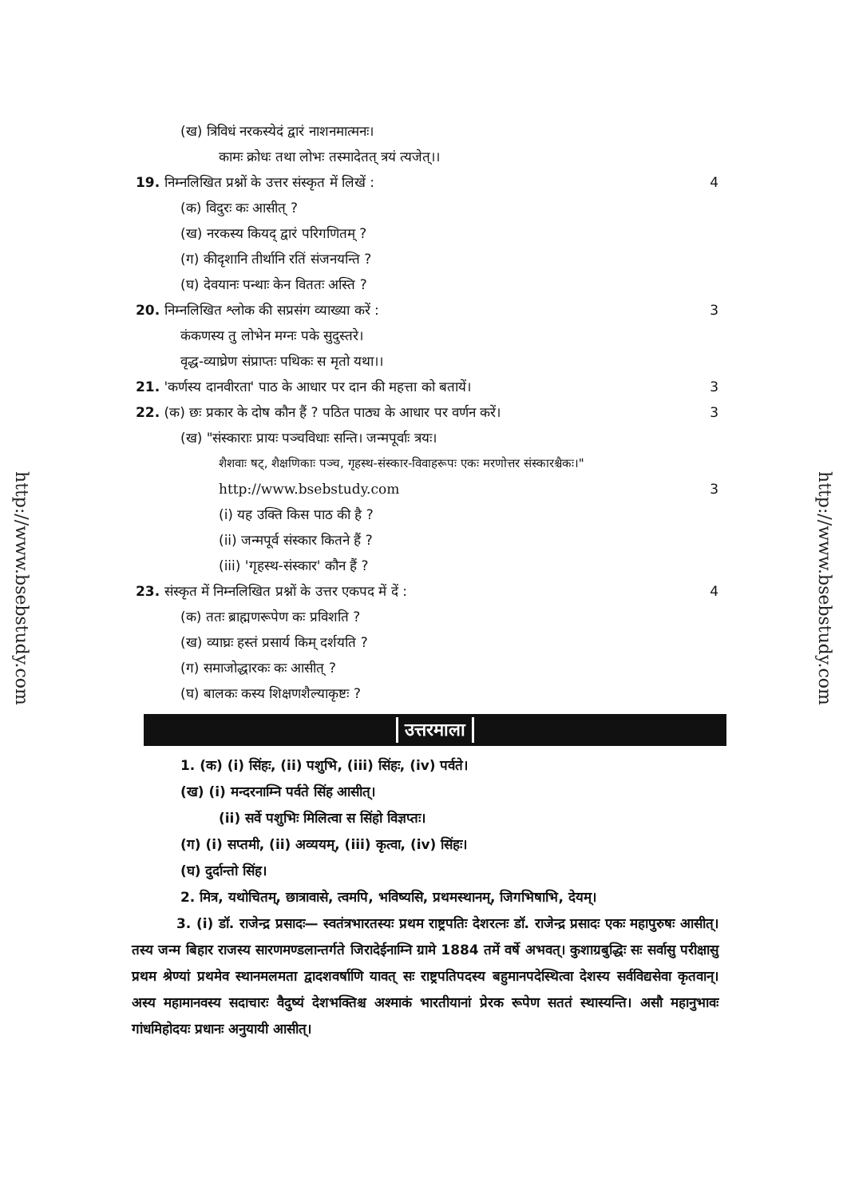http://www.bsebstudy.com
http://www.bsebstudy.com
(ख) त्रिविधं नरकस्येदं द्वारं नाशनमात्मनः।
कामः क्रोधः तथा लोभः तस्मादेतत् त्रयं त्यजेत्।।
19. निम्नलिखित प्रश्नों के उत्तर संस्कृत में लिखें : 4
(क) विदुरः कः आसीत् ?
(ख) नरकस्य कियद् द्वारं परिगणितम् ?
(ग) कीदृशानि तीर्थानि रतिं संजनयन्ति ?
(घ) देवयानः पन्थाः केन विततः अस्ति ?
20. निम्नलिखित श्लोक की सप्रसंग व्याख्या करें : 3
कंकणस्य तु लोभेन मग्नः पके सुदुस्तरे।
वृद्ध-व्याघ्रेण संप्राप्तः पथिकः स मृतो यथा।।
21. 'कर्णस्य दानवीरता' पाठ के आधार पर दान की महत्ता को बतायें। 3
22. (क) छः प्रकार के दोष कौन हैं ? पठित पाठ्य के आधार पर वर्णन करें। 3
(ख) "संस्काराः प्रायः पञ्चविधाः सन्ति। जन्मपूर्वाः त्रयः।
शैशवाः षट्, शैक्षणिकाः पञ्च, गृहस्थ-संस्कार-विवाहरूपः एकः मरणोत्तर संस्कारश्चैकः।"
http://www.bsebstudy.com 3
(i) यह उक्ति किस पाठ की है ?
(ii) जन्मपूर्व संस्कार कितने हैं ?
(iii) 'गृहस्थ-संस्कार' कौन हैं ?
23. संस्कृत में निम्नलिखित प्रश्नों के उत्तर एकपद में दें : 4
(क) ततः ब्राह्मणरूपेण कः प्रविशति ?
(ख) व्याघ्रः हस्तं प्रसार्य किम् दर्शयति ?
(ग) समाजोद्धारकः कः आसीत् ?
(घ) बालकः कस्य शिक्षणशैल्याकृष्टः ?
उत्तरमाला
1. (क) (i) सिंहः, (ii) पशुभि, (iii) सिंहः, (iv) पर्वते।
(ख) (i) मन्दरनाम्नि पर्वते सिंह आसीत्।
(ii) सर्वे पशुभिः मिलित्वा स सिंहो विज्ञप्तः।
(ग) (i) सप्तमी, (ii) अव्ययम्, (iii) कृत्वा, (iv) सिंहः।
(घ) दुर्दान्तो सिंह।
2. मित्र, यथोचितम्, छात्रावासे, त्वमपि, भविष्यसि, प्रथमस्थानम्, जिगभिषाभि, देयम्।
3. (i) डॉ. राजेन्द्र प्रसादः— स्वतंत्रभारतस्यः प्रथम राष्ट्रपतिः देशरत्नः डॉ. राजेन्द्र प्रसादः एकः महापुरुषः आसीत्। तस्य जन्म बिहार राजस्य सारणमण्डलान्तर्गते जिरादेईनाम्नि ग्रामे 1884 तमें वर्षे अभवत्। कुशाग्रबुद्धिः सः सर्वासु परीक्षासु प्रथम श्रेण्यां प्रथमेव स्थानमलमता द्वादशवर्षाणि यावत् सः राष्ट्रपतिपदस्य बहुमानपदेस्थित्वा देशस्य सर्वविद्यसेवा कृतवान्। अस्य महामानवस्य सदाचारः वैदुष्यं देशभक्तिश्च अश्माकं भारतीयानां प्रेरक रूपेण सततं स्थास्यन्ति। असौ महानुभावः गांधमिहोदयः प्रधानः अनुयायी आसीत्।